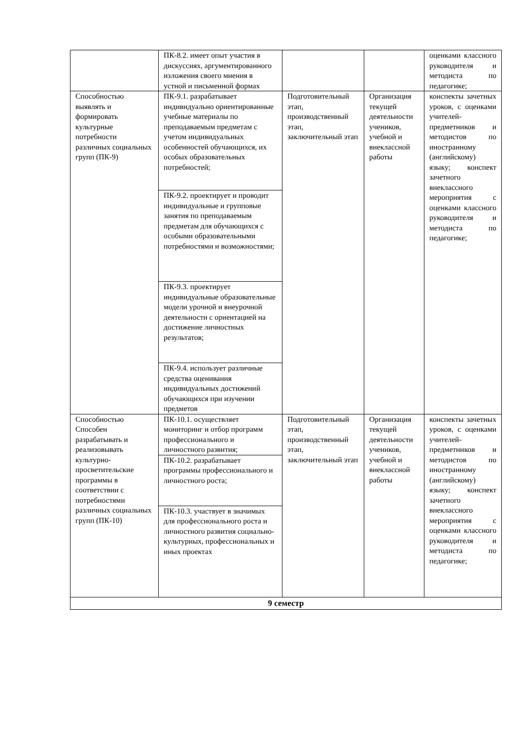| | ПК-8.2. имеет опыт участия в дискуссиях, аргументированного изложения своего мнения в устной и письменной формах | | | оценками классного руководителя и методиста по педагогике; |
| Способностью выявлять и формировать культурные потребности различных социальных групп (ПК-9) | ПК-9.1. разрабатывает индивидуально ориентированные учебные материалы по преподаваемым предметам с учетом индивидуальных особенностей обучающихся, их особых образовательных потребностей; | Подготовительный этап, производственный этап, заключительный этап | Организация текущей деятельности учеников, учебной и внеклассной работы | конспекты зачетных уроков, с оценками учителей-предметников и методистов по иностранному (английскому) языку; конспект зачетного внеклассного мероприятия с оценками классного руководителя и методиста по педагогике; |
| | ПК-9.2. проектирует и проводит индивидуальные и групповые занятия по преподаваемым предметам для обучающихся с особыми образовательными потребностями и возможностями; | | | |
| | ПК-9.3. проектирует индивидуальные образовательные модели урочной и внеурочной деятельности с ориентацией на достижение личностных результатов; | | | |
| | ПК-9.4. использует различные средства оценивания индивидуальных достижений обучающихся при изучении предметов | | | |
| Способностью Способен разрабатывать и реализовывать культурно-просветительские программы в соответствии с потребностями различных социальных групп (ПК-10) | ПК-10.1. осуществляет мониторинг и отбор программ профессионального и личностного развития; | Подготовительный этап, производственный этап, заключительный этап | Организация текущей деятельности учеников, учебной и внеклассной работы | конспекты зачетных уроков, с оценками учителей-предметников и методистов по иностранному (английскому) языку; конспект зачетного внеклассного мероприятия с оценками классного руководителя и методиста по педагогике; |
| | ПК-10.2. разрабатывает программы профессионального и личностного роста; | | | |
| | ПК-10.3. участвует в значимых для профессионального роста и личностного развития социально-культурных, профессиональных и иных проектах | | | |
| 9 семестр | | | | |